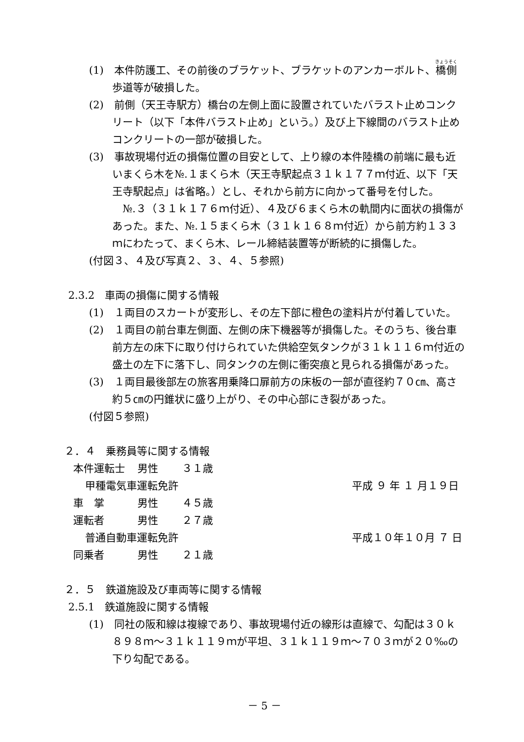(1)　本件防護工、その前後のブラケット、ブラケットのアンカーボルト、橋側歩道等が破損した。
(2)　前側（天王寺駅方）橋台の左側上面に設置されていたバラスト止めコンクリート（以下「本件バラスト止め」という。）及び上下線間のバラスト止めコンクリートの一部が破損した。
(3)　事故現場付近の損傷位置の目安として、上り線の本件陸橋の前端に最も近いまくら木を№.１まくら木（天王寺駅起点３１ｋ１７７ｍ付近、以下「天王寺駅起点」は省略。）とし、それから前方に向かって番号を付した。
　№.３（３１ｋ１７６ｍ付近）、４及び６まくら木の軌間内に面状の損傷があった。また、№.１５まくら木（３１ｋ１６８ｍ付近）から前方約１３３ｍにわたって、まくら木、レール締結装置等が断続的に損傷した。
(付図３、４及び写真２、３、４、５参照)
2.3.2　車両の損傷に関する情報
(1)　１両目のスカートが変形し、その左下部に橙色の塗料片が付着していた。
(2)　１両目の前台車左側面、左側の床下機器等が損傷した。そのうち、後台車前方左の床下に取り付けられていた供給空気タンクが３１ｋ１１６ｍ付近の盛土の左下に落下し、同タンクの左側に衝突痕と見られる損傷があった。
(3)　１両目最後部左の旅客用乗降口扉前方の床板の一部が直径約７０㎝、高さ約５㎝の円錐状に盛り上がり、その中心部にき裂があった。
(付図５参照)
２．４　乗務員等に関する情報
本件運転士 男性 ３１歳
甲種電気車運転免許 平成 ９ 年 １ 月１９日
車　掌 男性 ４５歳
運転者 男性 ２７歳
普通自動車運転免許 平成１０年１０月 ７ 日
同乗者 男性 ２１歳
２．５　鉄道施設及び車両等に関する情報
2.5.1　鉄道施設に関する情報
(1)　同社の阪和線は複線であり、事故現場付近の線形は直線で、勾配は３０ｋ８９８ｍ～３１ｋ１１９ｍが平坦、３１ｋ１１９ｍ～７０３ｍが２０‰の下り勾配である。
－ 5 －